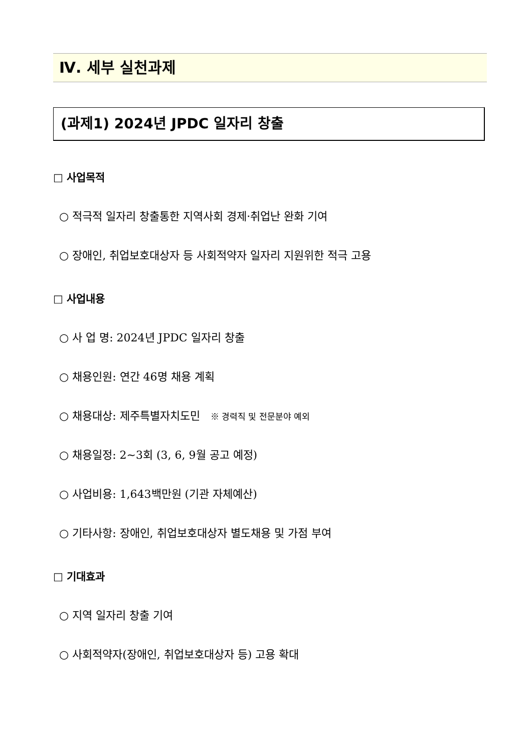Ⅳ. 세부 실천과제
(과제1) 2024년 JPDC 일자리 창출
□ 사업목적
○ 적극적 일자리 창출통한 지역사회 경제·취업난 완화 기여
○ 장애인, 취업보호대상자 등 사회적약자 일자리 지원위한 적극 고용
□ 사업내용
○ 사 업 명: 2024년 JPDC 일자리 창출
○ 채용인원: 연간 46명 채용 계획
○ 채용대상: 제주특별자치도민 ※ 경력직 및 전문분야 예외
○ 채용일정: 2~3회 (3, 6, 9월 공고 예정)
○ 사업비용: 1,643백만원 (기관 자체예산)
○ 기타사항: 장애인, 취업보호대상자 별도채용 및 가점 부여
□ 기대효과
○ 지역 일자리 창출 기여
○ 사회적약자(장애인, 취업보호대상자 등) 고용 확대